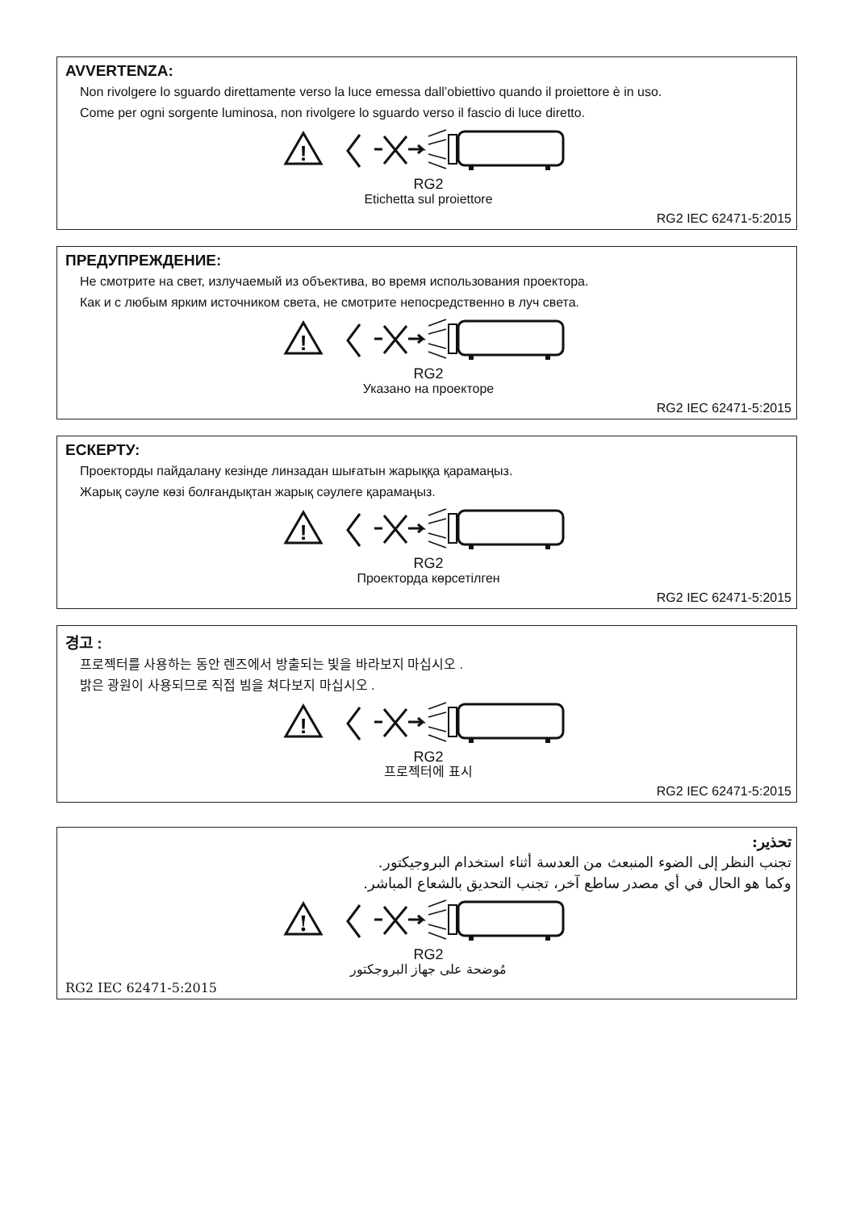!
AVVERTENZA:
Non rivolgere lo sguardo direttamente verso la luce emessa dall’obiettivo quando il proiettore è in uso.
Come per ogni sorgente luminosa, non rivolgere lo sguardo verso il fascio di luce diretto.
RG2
Etichetta sul proiettore
RG2 IEC 62471-5:2015
ПРЕДУПРЕЖДЕНИЕ:
Не смотрите на свет, излучаемый из объектива, во время использования проектора.
Как и с любым ярким источником света, не смотрите непосредственно в луч света.
RG2
Указано на проекторе
RG2 IEC 62471-5:2015
ЕСКЕРТУ:
Проекторды пайдалану кезінде линзадан шығатын жарыққа қарамаңыз.
Жарық сәуле көзі болғандықтан жарық сәулеге қарамаңыз.
RG2
Проекторда көрсетілген
RG2 IEC 62471-5:2015
경고 :
프로젝터를 사용하는 동안 렌즈에서 방출되는 빛을 바라보지 마십시오 .
밝은 광원이 사용되므로 직접 빔을 쳐다보지 마십시오 .
RG2
프로젝터에 표시
RG2 IEC 62471-5:2015
تحذير:
تجنب النظر إلى الضوء المنبعث من العدسة أثناء استخدام البروجيكتور.
وكما هو الحال في أي مصدر ساطع آخر، تجنب التحديق بالشعاع المباشر.
RG2
مُوضحة على جهاز البروجكتور
RG2 IEC 62471-5:2015